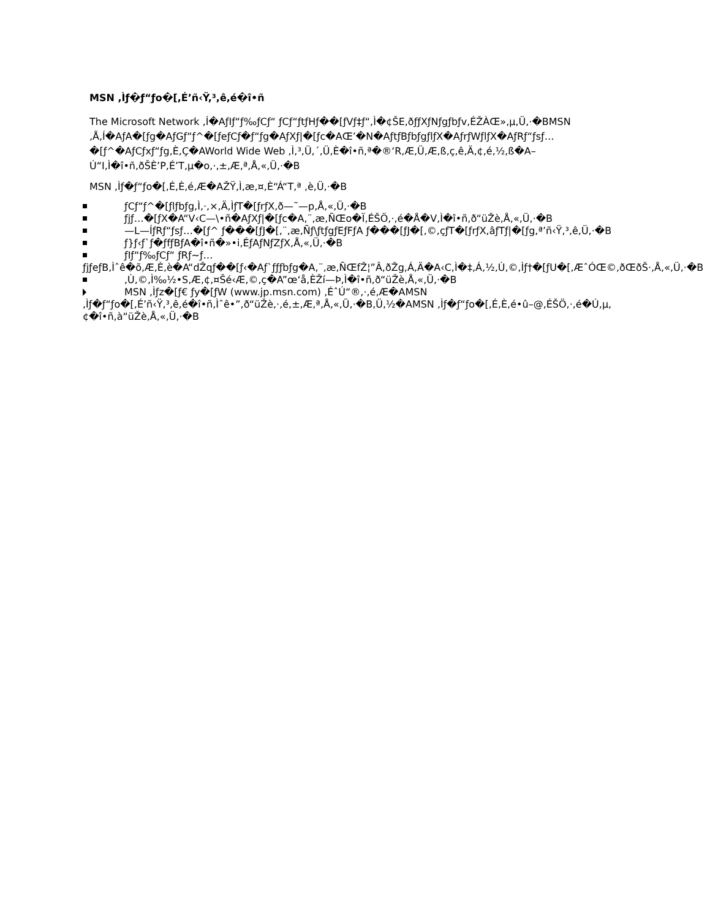MSN ,Ìƒ�ƒ“ƒo�[,É’ñ‹Ÿ,³,ê,é�î•ñ
The Microsoft Network ,Í�AƒIƒ“ƒ‰ƒCƒ“ ƒCƒ“ƒtƒHƒ��[ƒVƒ‡ƒ“,Ì�¢ŠE,ðƒƒXƒNƒgƒbƒv,ÉŽÀŒ»,µ,Ü,·�BMSN ,Å,Í�AƒA�[ƒg�AƒGƒ“ƒ^�[ƒeƒCƒ�ƒ“ƒg�AƒXƒ|�[ƒc�AŒ’�N�AƒtƒBƒbƒgƒlƒX�AƒrƒWƒlƒX�AƒRƒ“ƒsƒ… �[ƒ^�AƒCƒxƒ“ƒg,È,Ç�AWorld Wide Web ,Ì,³,Ü,´,Ü,È�î•ñ,ª�®‘R,Æ,Ü,Æ,ß,ç,ê,Ä,¢,é,½,ß�A–Ú“I,Ì�î•ñ,ðŠÈ’P,É’T,µ�o,·,±,Æ,ª,Å,«,Ü,·�B
MSN ,Ìƒ�ƒ“ƒo�[,É,È,é,Æ�AŽŸ,Ì,æ,¤,È“Á“T,ª ,è,Ü,·�B
ƒCƒ“ƒ^�[ƒlƒbƒg,Ì,·,×,Ä,ÌƒT�[ƒrƒX,ð—˜—p,Å,«,Ü,·�B
ƒjƒ…�[ƒX�A“V‹C—\•ñ�AƒXƒ|�[ƒc�A,¨,æ,ÑŒo�Ï,ÉŠÖ,·,é�Å�V,Ì�î•ñ,ð“üŽè,Å,«,Ü,·�B
—L—ÍƒRƒ“ƒsƒ…�[ƒ^ ƒ���[ƒJ�[,¨,æ,Ñƒ\ƒtƒgƒEƒFƒA ƒ���[ƒJ�[,©,çƒT�[ƒrƒX,âƒTƒ|�[ƒg,ª’ñ‹Ÿ,³,ê,Ü,·�B
ƒ}ƒ‹ƒ`ƒ�ƒfƒBƒA�î•ñ�»•i,ÉƒAƒNƒZƒX,Å,«,Ü,·�B
ƒIƒ“ƒ‰ƒCƒ“ ƒRƒ~ƒ… ƒjƒeƒB,Ìˆê�õ,Æ,È,è�A“dŽqƒ��[ƒ‹�Aƒ`ƒƒƒbƒg�A,¨,æ,ÑŒfŽ¦”Â,ðŽg,Á,Ä�A‹C,Ì�‡,Á,½,Ù,©,Ìƒ†�[ƒU�[,ÆˆÓŒ©,ðŒðŠ·,Å,«,Ü,·�B
,Ù,©,Ì‰½•S,Æ,¢,¤Šé‹Æ,©,ç�A”œ‘å,ÈŽí—Þ,Ì�î•ñ,ð“üŽè,Å,«,Ü,·�B
MSN ,Ìƒz�[ƒ€ ƒy�[ƒW (www.jp.msn.com) ,ÉˆÚ“®,·,é,Æ�AMSN ,Ìƒ�ƒ“ƒo�[,É’ñ‹Ÿ,³,ê,é�î•ñ,Ìˆê•”,ð“üŽè,·,é,±,Æ,ª,Å,«,Ü,·�B,Ü,½�AMSN ,Ìƒ�ƒ“ƒo�[,É,È,é•û–@,ÉŠÖ,·,é�Ú,µ,¢�î•ñ,à“üŽè,Å,«,Ü,·�B